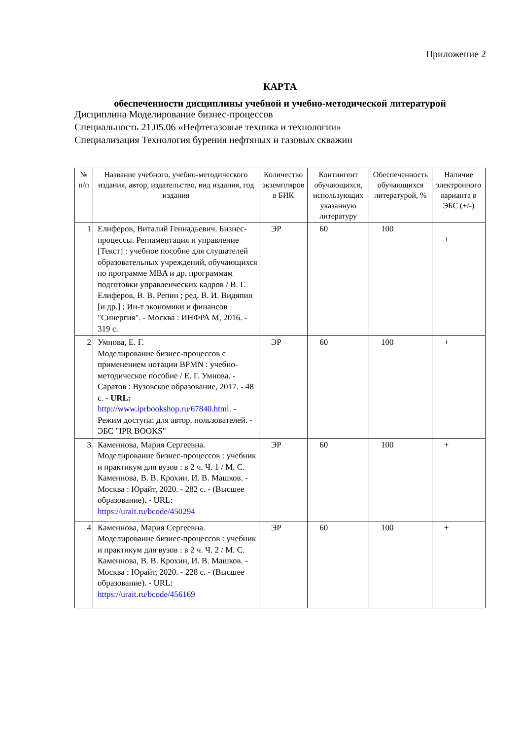Приложение 2
КАРТА
обеспеченности дисциплины учебной и учебно-методической литературой
Дисциплина Моделирование бизнес-процессов
Специальность 21.05.06 «Нефтегазовые техника и технологии»
Специализация Технология бурения нефтяных и газовых скважин
| № п/п | Название учебного, учебно-методического издания, автор, издательство, вид издания, год издания | Количество экземпляров в БИК | Контингент обучающихся, использующих указанную литературу | Обеспеченность обучающихся литературой, % | Наличие электронного варианта в ЭБС (+/-) |
| --- | --- | --- | --- | --- | --- |
| 1 | Елиферов, Виталий Геннадьевич. Бизнес-процессы. Регламентация и управление [Текст] : учебное пособие для слушателей образовательных учреждений, обучающихся по программе MBA и др. программам подготовки управленческих кадров / В. Г. Елиферов, В. В. Репин ; ред. В. И. Видяпин [и др.] ; Ин-т экономики и финансов "Синергия". - Москва : ИНФРА М, 2016. - 319 с. | ЭР | 60 | 100 | + |
| 2 | Умнова, Е. Г. Моделирование бизнес-процессов с применением нотации BPMN : учебно-методическое пособие / Е. Г. Умнова. - Саратов : Вузовское образование, 2017. - 48 с. - URL: http://www.iprbookshop.ru/67840.html . - Режим доступа: для автор. пользователей. - ЭБС "IPR BOOKS" | ЭР | 60 | 100 | + |
| 3 | Каменнова, Мария Сергеевна. Моделирование бизнес-процессов : учебник и практикум для вузов : в 2 ч. Ч. 1 / М. С. Каменнова, В. В. Крохин, И. В. Машков. - Москва : Юрайт, 2020. - 282 с. - (Высшее образование). - URL: https://urait.ru/bcode/450294 | ЭР | 60 | 100 | + |
| 4 | Каменнова, Мария Сергеевна. Моделирование бизнес-процессов : учебник и практикум для вузов : в 2 ч. Ч. 2 / М. С. Каменнова, В. В. Крохин, И. В. Машков. - Москва : Юрайт, 2020. - 228 с. - (Высшее образование). - URL: https://urait.ru/bcode/456169 | ЭР | 60 | 100 | + |